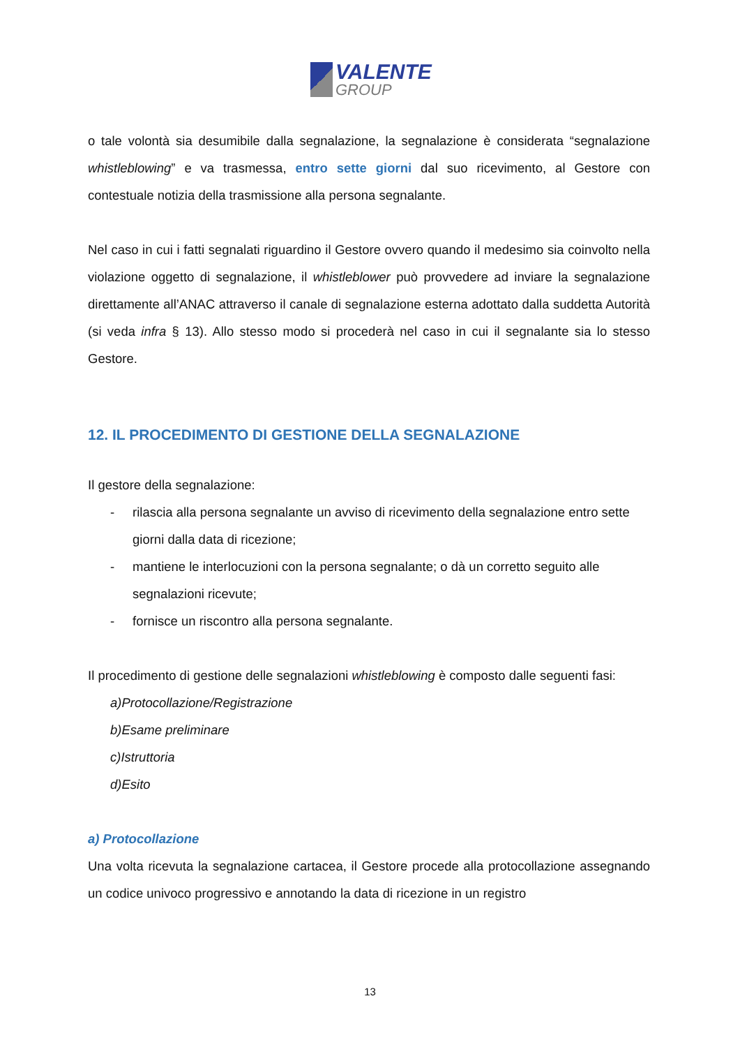VALENTE
GROUP
o tale volontà sia desumibile dalla segnalazione, la segnalazione è considerata “segnalazione whistleblowing” e va trasmessa, entro sette giorni dal suo ricevimento, al Gestore con contestuale notizia della trasmissione alla persona segnalante.
Nel caso in cui i fatti segnalati riguardino il Gestore ovvero quando il medesimo sia coinvolto nella violazione oggetto di segnalazione, il whistleblower può provvedere ad inviare la segnalazione direttamente all’ANAC attraverso il canale di segnalazione esterna adottato dalla suddetta Autorità (si veda infra § 13). Allo stesso modo si procederà nel caso in cui il segnalante sia lo stesso Gestore.
12. IL PROCEDIMENTO DI GESTIONE DELLA SEGNALAZIONE
Il gestore della segnalazione:
- rilascia alla persona segnalante un avviso di ricevimento della segnalazione entro sette giorni dalla data di ricezione;
- mantiene le interlocuzioni con la persona segnalante; o dà un corretto seguito alle segnalazioni ricevute;
- fornisce un riscontro alla persona segnalante.
Il procedimento di gestione delle segnalazioni whistleblowing è composto dalle seguenti fasi:
a) Protocollazione/Registrazione
b) Esame preliminare
c) Istruttoria
d) Esito
a) Protocollazione
Una volta ricevuta la segnalazione cartacea, il Gestore procede alla protocollazione assegnando un codice univoco progressivo e annotando la data di ricezione in un registro
13